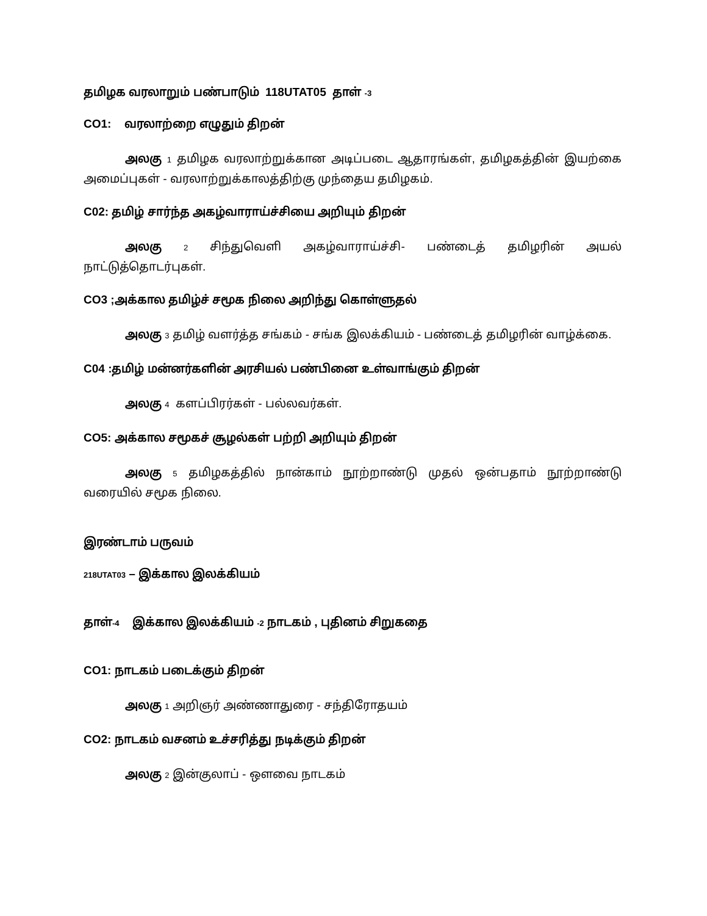தமிழக வரலாறும் பண்பாடும் 118UTAT05 தாள் -3
CO1: வரலாற்றை எழுதும் திறன்
அலகு 1 தமிழக வரலாற்றுக்கான அடிப்படை ஆதாரங்கள், தமிழகத்தின் இயற்கை அமைப்புகள் - வரலாற்றுக்காலத்திற்கு முந்தைய தமிழகம்.
C02: தமிழ் சார்ந்த அகழ்வாராய்ச்சியை அறியும் திறன்
அலகு 2 சிந்துவெளி அகழ்வாராய்ச்சி- பண்டைத் தமிழரின் அயல் நாட்டுத்தொடர்புகள்.
CO3 ;அக்கால தமிழ்ச் சமூக நிலை அறிந்து கொள்ளுதல்
அலகு 3 தமிழ் வளர்த்த சங்கம் - சங்க இலக்கியம் - பண்டைத் தமிழரின் வாழ்க்கை.
C04 :தமிழ் மன்னர்களின் அரசியல் பண்பினை உள்வாங்கும் திறன்
அலகு 4 களப்பிரர்கள் - பல்லவர்கள்.
CO5: அக்கால சமூகச் சூழல்கள் பற்றி அறியும் திறன்
அலகு 5 தமிழகத்தில் நான்காம் நூற்றாண்டு முதல் ஒன்பதாம் நூற்றாண்டு வரையில் சமூக நிலை.
இரண்டாம் பருவம்
218UTAT03 – இக்கால இலக்கியம்
தாள்-4 இக்கால இலக்கியம் -2 நாடகம் , புதினம் சிறுகதை
CO1: நாடகம் படைக்கும் திறன்
அலகு 1 அறிஞர் அண்ணாதுரை - சந்திரோதயம்
CO2: நாடகம் வசனம் உச்சரித்து நடிக்கும் திறன்
அலகு 2 இன்குலாப் - ஔவை நாடகம்